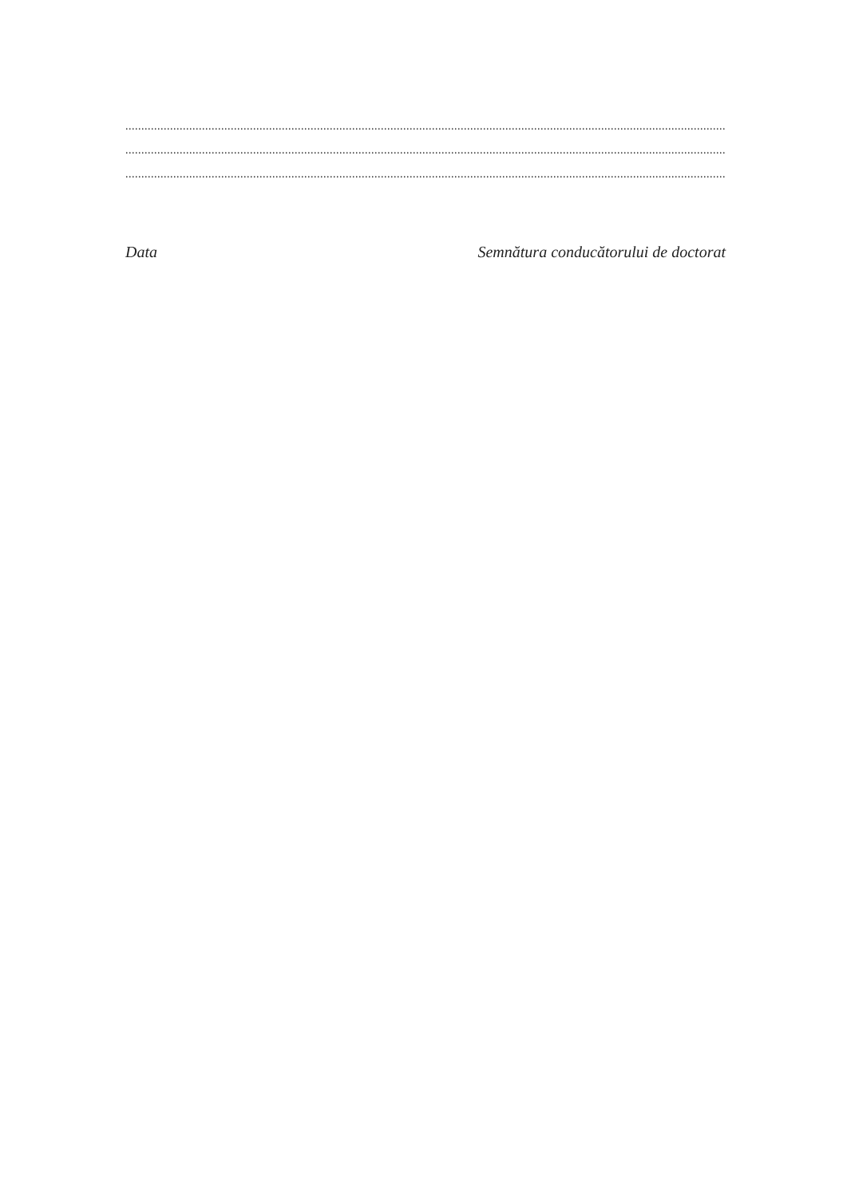.............................................................................................................................................................................................................................................
.............................................................................................................................................................................................................................................
.............................................................................................................................................................................................................................................
Data Semnătura conducătorului de doctorat